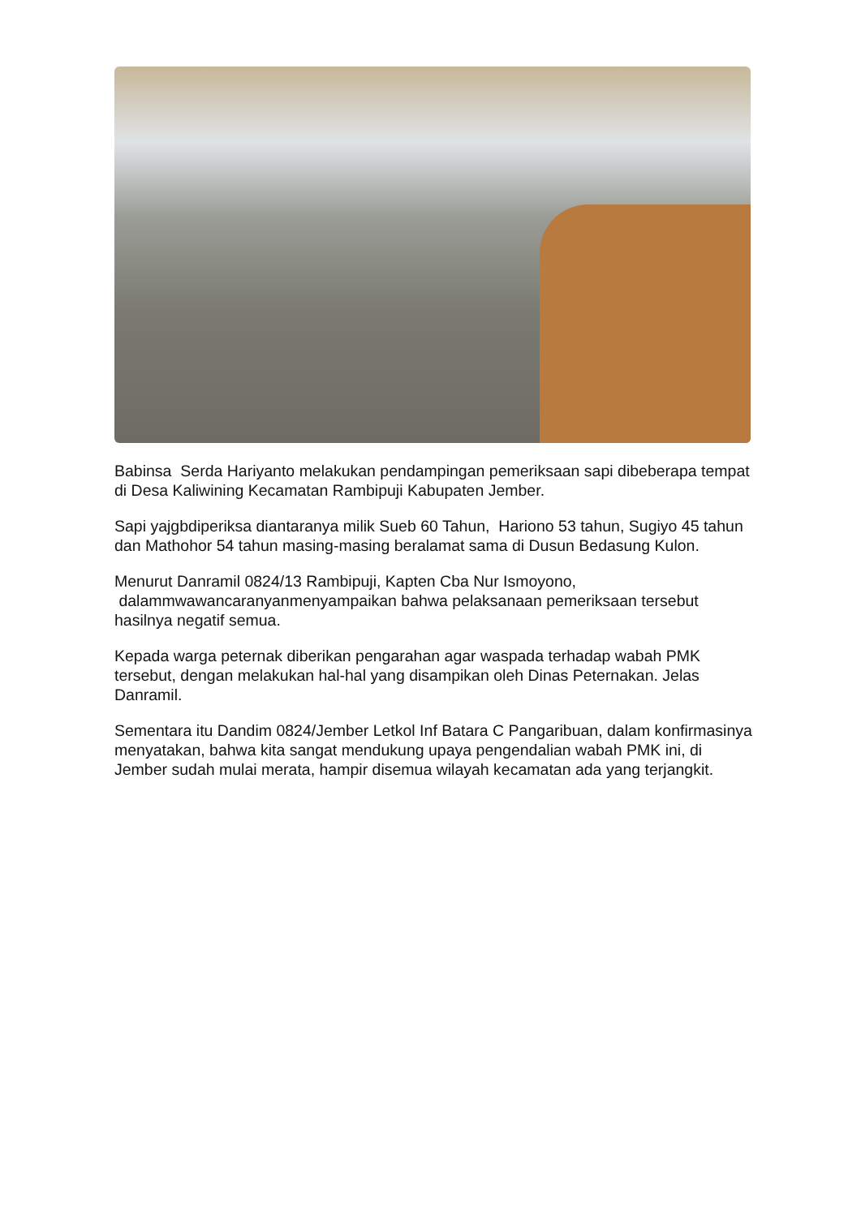Babinsa Serda Hariyanto melakukan pendampingan pemeriksaan sapi dibeberapa tempat di Desa Kaliwining Kecamatan Rambipuji Kabupaten Jember.
Sapi yajgbdiperiksa diantaranya milik Sueb 60 Tahun, Hariono 53 tahun, Sugiyo 45 tahun dan Mathohor 54 tahun masing-masing beralamat sama di Dusun Bedasung Kulon.
Menurut Danramil 0824/13 Rambipuji, Kapten Cba Nur Ismoyono,
dalammwawancaranyanmenyampaikan bahwa pelaksanaan pemeriksaan tersebut hasilnya negatif semua.
Kepada warga peternak diberikan pengarahan agar waspada terhadap wabah PMK tersebut, dengan melakukan hal-hal yang disampikan oleh Dinas Peternakan. Jelas Danramil.
Sementara itu Dandim 0824/Jember Letkol Inf Batara C Pangaribuan, dalam konfirmasinya menyatakan, bahwa kita sangat mendukung upaya pengendalian wabah PMK ini, di Jember sudah mulai merata, hampir disemua wilayah kecamatan ada yang terjangkit.